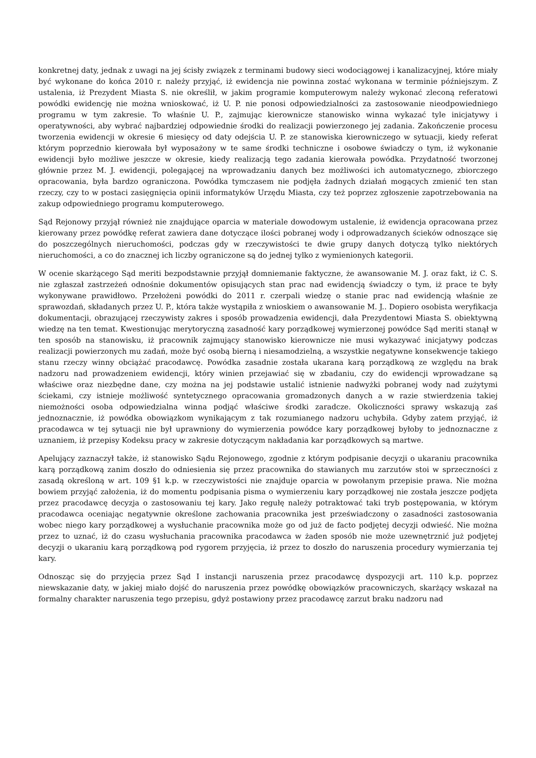konkretnej daty, jednak z uwagi na jej ścisły związek z terminami budowy sieci wodociągowej i kanalizacyjnej, które miały być wykonane do końca 2010 r. należy przyjąć, iż ewidencja nie powinna zostać wykonana w terminie późniejszym. Z ustalenia, iż Prezydent Miasta S. nie określił, w jakim programie komputerowym należy wykonać zleconą referatowi powódki ewidencję nie można wnioskować, iż U. P. nie ponosi odpowiedzialności za zastosowanie nieodpowiedniego programu w tym zakresie. To właśnie U. P., zajmując kierownicze stanowisko winna wykazać tyle inicjatywy i operatywności, aby wybrać najbardziej odpowiednie środki do realizacji powierzonego jej zadania. Zakończenie procesu tworzenia ewidencji w okresie 6 miesięcy od daty odejścia U. P. ze stanowiska kierowniczego w sytuacji, kiedy referat którym poprzednio kierowała był wyposażony w te same środki techniczne i osobowe świadczy o tym, iż wykonanie ewidencji było możliwe jeszcze w okresie, kiedy realizacją tego zadania kierowała powódka. Przydatność tworzonej głównie przez M. J. ewidencji, polegającej na wprowadzaniu danych bez możliwości ich automatycznego, zbiorczego opracowania, była bardzo ograniczona. Powódka tymczasem nie podjęła żadnych działań mogących zmienić ten stan rzeczy, czy to w postaci zasięgnięcia opinii informatyków Urzędu Miasta, czy też poprzez zgłoszenie zapotrzebowania na zakup odpowiedniego programu komputerowego.
Sąd Rejonowy przyjął również nie znajdujące oparcia w materiale dowodowym ustalenie, iż ewidencja opracowana przez kierowany przez powódkę referat zawiera dane dotyczące ilości pobranej wody i odprowadzanych ścieków odnoszące się do poszczególnych nieruchomości, podczas gdy w rzeczywistości te dwie grupy danych dotyczą tylko niektórych nieruchomości, a co do znacznej ich liczby ograniczone są do jednej tylko z wymienionych kategorii.
W ocenie skarżącego Sąd meriti bezpodstawnie przyjął domniemanie faktyczne, że awansowanie M. J. oraz fakt, iż C. S. nie zgłaszał zastrzeżeń odnośnie dokumentów opisujących stan prac nad ewidencją świadczy o tym, iż prace te były wykonywane prawidłowo. Przełożeni powódki do 2011 r. czerpali wiedzę o stanie prac nad ewidencją właśnie ze sprawozdań, składanych przez U. P., która także wystąpiła z wnioskiem o awansowanie M. J.. Dopiero osobista weryfikacja dokumentacji, obrazującej rzeczywisty zakres i sposób prowadzenia ewidencji, dała Prezydentowi Miasta S. obiektywną wiedzę na ten temat. Kwestionując merytoryczną zasadność kary porządkowej wymierzonej powódce Sąd meriti stanął w ten sposób na stanowisku, iż pracownik zajmujący stanowisko kierownicze nie musi wykazywać inicjatywy podczas realizacji powierzonych mu zadań, może być osobą bierną i niesamodzielną, a wszystkie negatywne konsekwencje takiego stanu rzeczy winny obciążać pracodawcę. Powódka zasadnie została ukarana karą porządkową ze względu na brak nadzoru nad prowadzeniem ewidencji, który winien przejawiać się w zbadaniu, czy do ewidencji wprowadzane są właściwe oraz niezbędne dane, czy można na jej podstawie ustalić istnienie nadwyżki pobranej wody nad zużytymi ściekami, czy istnieje możliwość syntetycznego opracowania gromadzonych danych a w razie stwierdzenia takiej niemożności osoba odpowiedzialna winna podjąć właściwe środki zaradcze. Okoliczności sprawy wskazują zaś jednoznacznie, iż powódka obowiązkom wynikającym z tak rozumianego nadzoru uchybiła. Gdyby zatem przyjąć, iż pracodawca w tej sytuacji nie był uprawniony do wymierzenia powódce kary porządkowej byłoby to jednoznaczne z uznaniem, iż przepisy Kodeksu pracy w zakresie dotyczącym nakładania kar porządkowych są martwe.
Apelujący zaznaczył także, iż stanowisko Sądu Rejonowego, zgodnie z którym podpisanie decyzji o ukaraniu pracownika karą porządkową zanim doszło do odniesienia się przez pracownika do stawianych mu zarzutów stoi w sprzeczności z zasadą określoną w art. 109 §1 k.p. w rzeczywistości nie znajduje oparcia w powołanym przepisie prawa. Nie można bowiem przyjąć założenia, iż do momentu podpisania pisma o wymierzeniu kary porządkowej nie została jeszcze podjęta przez pracodawcę decyzja o zastosowaniu tej kary. Jako regułę należy potraktować taki tryb postępowania, w którym pracodawca oceniając negatywnie określone zachowania pracownika jest przeświadczony o zasadności zastosowania wobec niego kary porządkowej a wysłuchanie pracownika może go od już de facto podjętej decyzji odwieść. Nie można przez to uznać, iż do czasu wysłuchania pracownika pracodawca w żaden sposób nie może uzewnętrznić już podjętej decyzji o ukaraniu karą porządkową pod rygorem przyjęcia, iż przez to doszło do naruszenia procedury wymierzania tej kary.
Odnosząc się do przyjęcia przez Sąd I instancji naruszenia przez pracodawcę dyspozycji art. 110 k.p. poprzez niewskazanie daty, w jakiej miało dojść do naruszenia przez powódkę obowiązków pracowniczych, skarżący wskazał na formalny charakter naruszenia tego przepisu, gdyż postawiony przez pracodawcę zarzut braku nadzoru nad